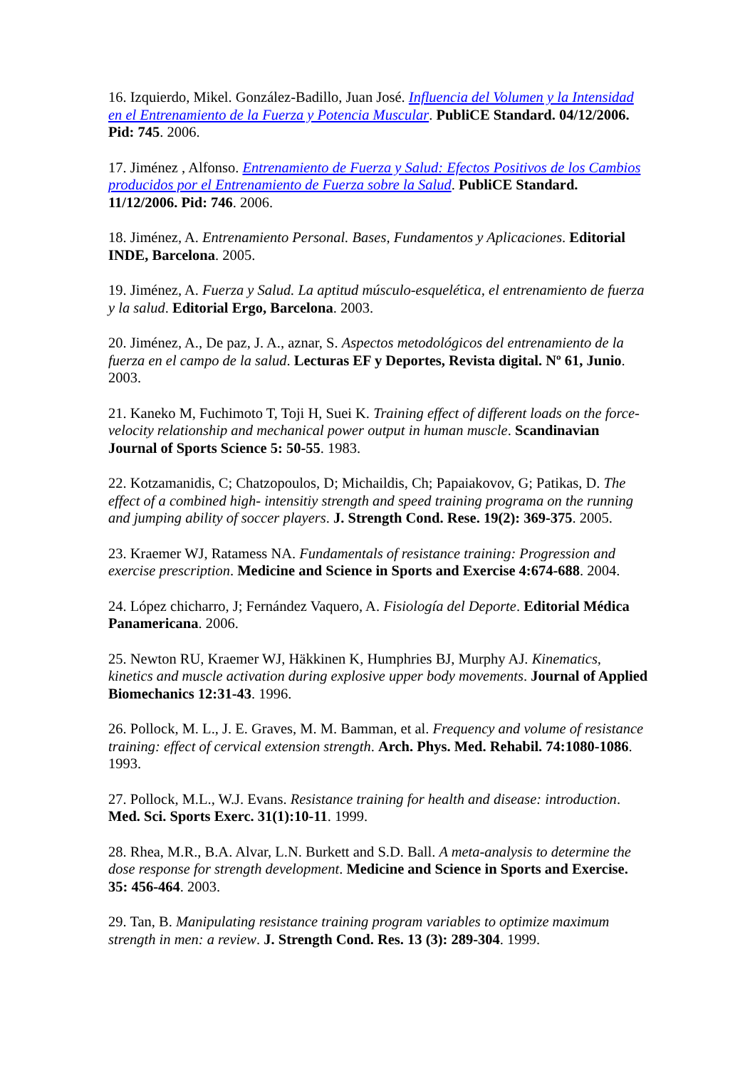16. Izquierdo, Mikel. González-Badillo, Juan José. Influencia del Volumen y la Intensidad en el Entrenamiento de la Fuerza y Potencia Muscular. PubliCE Standard. 04/12/2006. Pid: 745. 2006.
17. Jiménez , Alfonso. Entrenamiento de Fuerza y Salud: Efectos Positivos de los Cambios producidos por el Entrenamiento de Fuerza sobre la Salud. PubliCE Standard. 11/12/2006. Pid: 746. 2006.
18. Jiménez, A. Entrenamiento Personal. Bases, Fundamentos y Aplicaciones. Editorial INDE, Barcelona. 2005.
19. Jiménez, A. Fuerza y Salud. La aptitud músculo-esquelética, el entrenamiento de fuerza y la salud. Editorial Ergo, Barcelona. 2003.
20. Jiménez, A., De paz, J. A., aznar, S. Aspectos metodológicos del entrenamiento de la fuerza en el campo de la salud. Lecturas EF y Deportes, Revista digital. Nº 61, Junio. 2003.
21. Kaneko M, Fuchimoto T, Toji H, Suei K. Training effect of different loads on the force-velocity relationship and mechanical power output in human muscle. Scandinavian Journal of Sports Science 5: 50-55. 1983.
22. Kotzamanidis, C; Chatzopoulos, D; Michaildis, Ch; Papaiakovov, G; Patikas, D. The effect of a combined high- intensitiy strength and speed training programa on the running and jumping ability of soccer players. J. Strength Cond. Rese. 19(2): 369-375. 2005.
23. Kraemer WJ, Ratamess NA. Fundamentals of resistance training: Progression and exercise prescription. Medicine and Science in Sports and Exercise 4:674-688. 2004.
24. López chicharro, J; Fernández Vaquero, A. Fisiología del Deporte. Editorial Médica Panamericana. 2006.
25. Newton RU, Kraemer WJ, Häkkinen K, Humphries BJ, Murphy AJ. Kinematics, kinetics and muscle activation during explosive upper body movements. Journal of Applied Biomechanics 12:31-43. 1996.
26. Pollock, M. L., J. E. Graves, M. M. Bamman, et al. Frequency and volume of resistance training: effect of cervical extension strength. Arch. Phys. Med. Rehabil. 74:1080-1086. 1993.
27. Pollock, M.L., W.J. Evans. Resistance training for health and disease: introduction. Med. Sci. Sports Exerc. 31(1):10-11. 1999.
28. Rhea, M.R., B.A. Alvar, L.N. Burkett and S.D. Ball. A meta-analysis to determine the dose response for strength development. Medicine and Science in Sports and Exercise. 35: 456-464. 2003.
29. Tan, B. Manipulating resistance training program variables to optimize maximum strength in men: a review. J. Strength Cond. Res. 13 (3): 289-304. 1999.